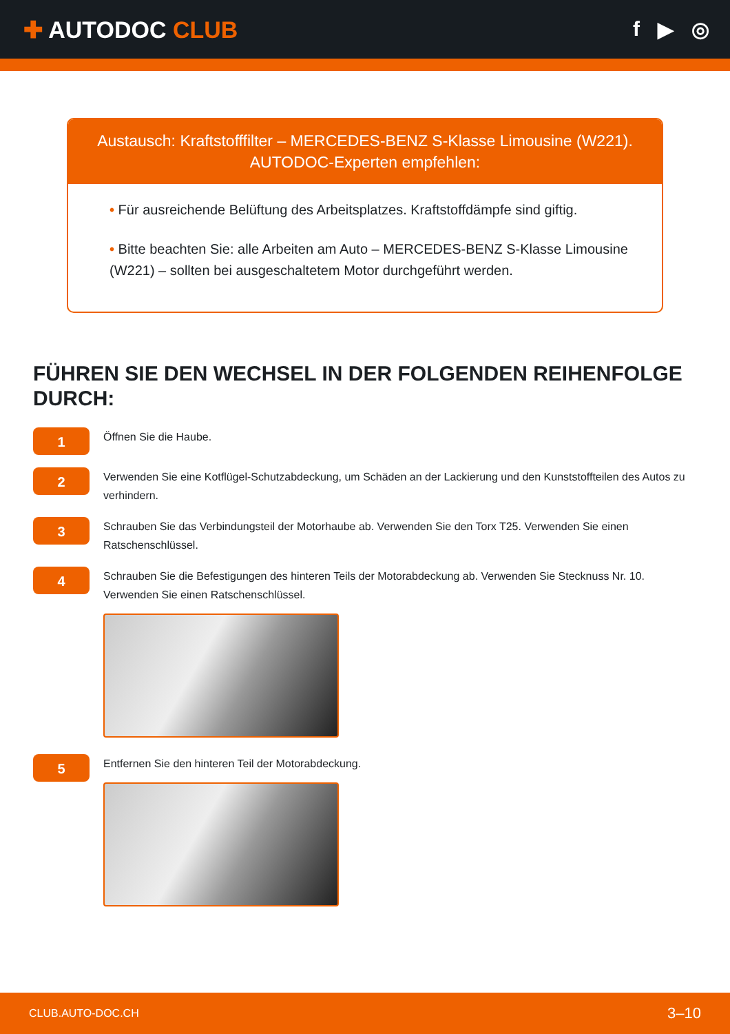✚ AUTODOC CLUB f ▶ ◎
Austausch: Kraftstofffilter – MERCEDES-BENZ S-Klasse Limousine (W221).
AUTODOC-Experten empfehlen:
• Für ausreichende Belüftung des Arbeitsplatzes. Kraftstoffdämpfe sind giftig.
• Bitte beachten Sie: alle Arbeiten am Auto – MERCEDES-BENZ S-Klasse Limousine (W221) – sollten bei ausgeschaltetem Motor durchgeführt werden.
FÜHREN SIE DEN WECHSEL IN DER FOLGENDEN REIHENFOLGE DURCH:
1
Öffnen Sie die Haube.
2
Verwenden Sie eine Kotflügel-Schutzabdeckung, um Schäden an der Lackierung und den Kunststoffteilen des Autos zu verhindern.
3
Schrauben Sie das Verbindungsteil der Motorhaube ab. Verwenden Sie den Torx T25. Verwenden Sie einen Ratschenschlüssel.
4
Schrauben Sie die Befestigungen des hinteren Teils der Motorabdeckung ab. Verwenden Sie Stecknuss Nr. 10. Verwenden Sie einen Ratschenschlüssel.
5
Entfernen Sie den hinteren Teil der Motorabdeckung.
CLUB.AUTO-DOC.CH 3–10